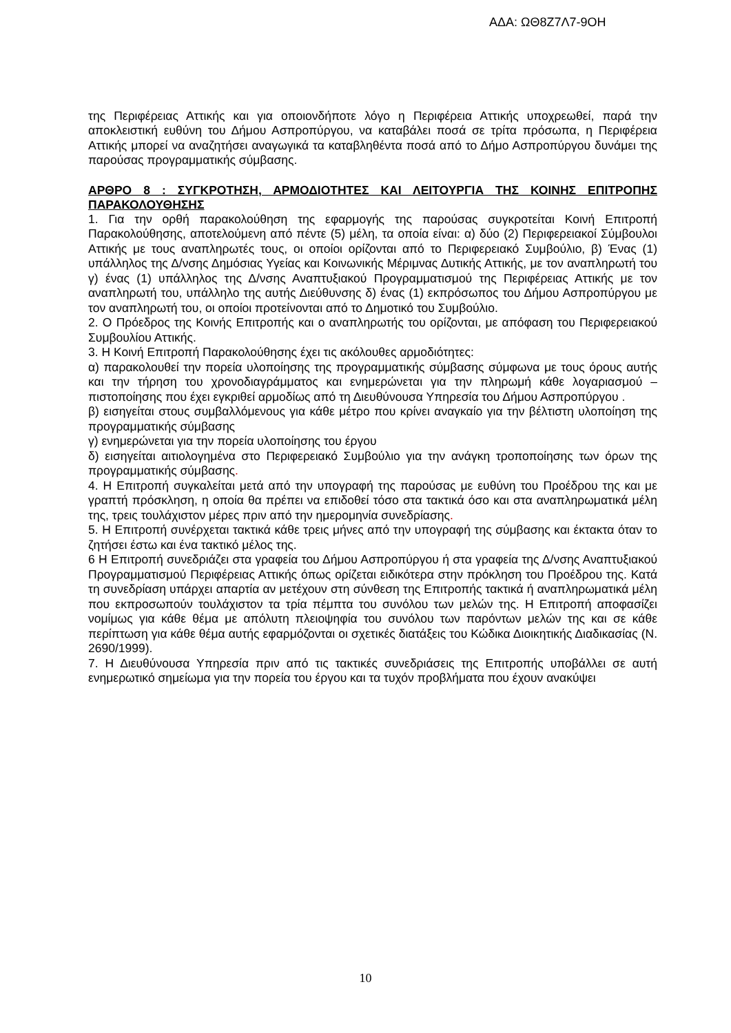ΑΔΑ: ΩΘ8Ζ7Λ7-9ΟΗ
της Περιφέρειας Αττικής και για οποιονδήποτε λόγο η Περιφέρεια Αττικής υποχρεωθεί, παρά την αποκλειστική ευθύνη του Δήμου Ασπροπύργου, να καταβάλει ποσά σε τρίτα πρόσωπα, η Περιφέρεια Αττικής μπορεί να αναζητήσει αναγωγικά τα καταβληθέντα ποσά από το Δήμο Ασπροπύργου δυνάμει της παρούσας προγραμματικής σύμβασης.
ΑΡΘΡΟ 8 : ΣΥΓΚΡΟΤΗΣΗ, ΑΡΜΟΔΙΟΤΗΤΕΣ ΚΑΙ ΛΕΙΤΟΥΡΓΙΑ ΤΗΣ ΚΟΙΝΗΣ ΕΠΙΤΡΟΠΗΣ ΠΑΡΑΚΟΛΟΥΘΗΣΗΣ
1. Για την ορθή παρακολούθηση της εφαρμογής της παρούσας συγκροτείται Κοινή Επιτροπή Παρακολούθησης, αποτελούμενη από πέντε (5) μέλη, τα οποία είναι: α) δύο (2) Περιφερειακοί Σύμβουλοι Αττικής με τους αναπληρωτές τους, οι οποίοι ορίζονται από το Περιφερειακό Συμβούλιο, β) Ένας (1) υπάλληλος της Δ/νσης Δημόσιας Υγείας και Κοινωνικής Μέριμνας Δυτικής Αττικής, με τον αναπληρωτή του γ) ένας (1) υπάλληλος της Δ/νσης Αναπτυξιακού Προγραμματισμού της Περιφέρειας Αττικής με τον αναπληρωτή του, υπάλληλο της αυτής Διεύθυνσης δ) ένας (1) εκπρόσωπος του Δήμου Ασπροπύργου με τον αναπληρωτή του, οι οποίοι προτείνονται από το Δημοτικό του Συμβούλιο.
2. Ο Πρόεδρος της Κοινής Επιτροπής και ο αναπληρωτής του ορίζονται, με απόφαση του Περιφερειακού Συμβουλίου Αττικής.
3. Η Κοινή Επιτροπή Παρακολούθησης έχει τις ακόλουθες αρμοδιότητες:
α) παρακολουθεί την πορεία υλοποίησης της προγραμματικής σύμβασης σύμφωνα με τους όρους αυτής και την τήρηση του χρονοδιαγράμματος και ενημερώνεται για την πληρωμή κάθε λογαριασμού – πιστοποίησης που έχει εγκριθεί αρμοδίως από τη Διευθύνουσα Υπηρεσία του Δήμου Ασπροπύργου .
β) εισηγείται στους συμβαλλόμενους για κάθε μέτρο που κρίνει αναγκαίο για την βέλτιστη υλοποίηση της προγραμματικής σύμβασης
γ) ενημερώνεται για την πορεία υλοποίησης του έργου
δ) εισηγείται αιτιολογημένα στο Περιφερειακό Συμβούλιο για την ανάγκη τροποποίησης των όρων της προγραμματικής σύμβασης.
4. Η Επιτροπή συγκαλείται μετά από την υπογραφή της παρούσας με ευθύνη του Προέδρου της και με γραπτή πρόσκληση, η οποία θα πρέπει να επιδοθεί τόσο στα τακτικά όσο και στα αναπληρωματικά μέλη της, τρεις τουλάχιστον μέρες πριν από την ημερομηνία συνεδρίασης.
5. Η Επιτροπή συνέρχεται τακτικά κάθε τρεις μήνες από την υπογραφή της σύμβασης και έκτακτα όταν το ζητήσει έστω και ένα τακτικό μέλος της.
6 Η Επιτροπή συνεδριάζει στα γραφεία του Δήμου Ασπροπύργου ή στα γραφεία της Δ/νσης Αναπτυξιακού Προγραμματισμού Περιφέρειας Αττικής όπως ορίζεται ειδικότερα στην πρόκληση του Προέδρου της. Κατά τη συνεδρίαση υπάρχει απαρτία αν μετέχουν στη σύνθεση της Επιτροπής τακτικά ή αναπληρωματικά μέλη που εκπροσωπούν τουλάχιστον τα τρία πέμπτα του συνόλου των μελών της. Η Επιτροπή αποφασίζει νομίμως για κάθε θέμα με απόλυτη πλειοψηφία του συνόλου των παρόντων μελών της και σε κάθε περίπτωση για κάθε θέμα αυτής εφαρμόζονται οι σχετικές διατάξεις του Κώδικα Διοικητικής Διαδικασίας (Ν. 2690/1999).
7. Η Διευθύνουσα Υπηρεσία πριν από τις τακτικές συνεδριάσεις της Επιτροπής υποβάλλει σε αυτή ενημερωτικό σημείωμα για την πορεία του έργου και τα τυχόν προβλήματα που έχουν ανακύψει
10